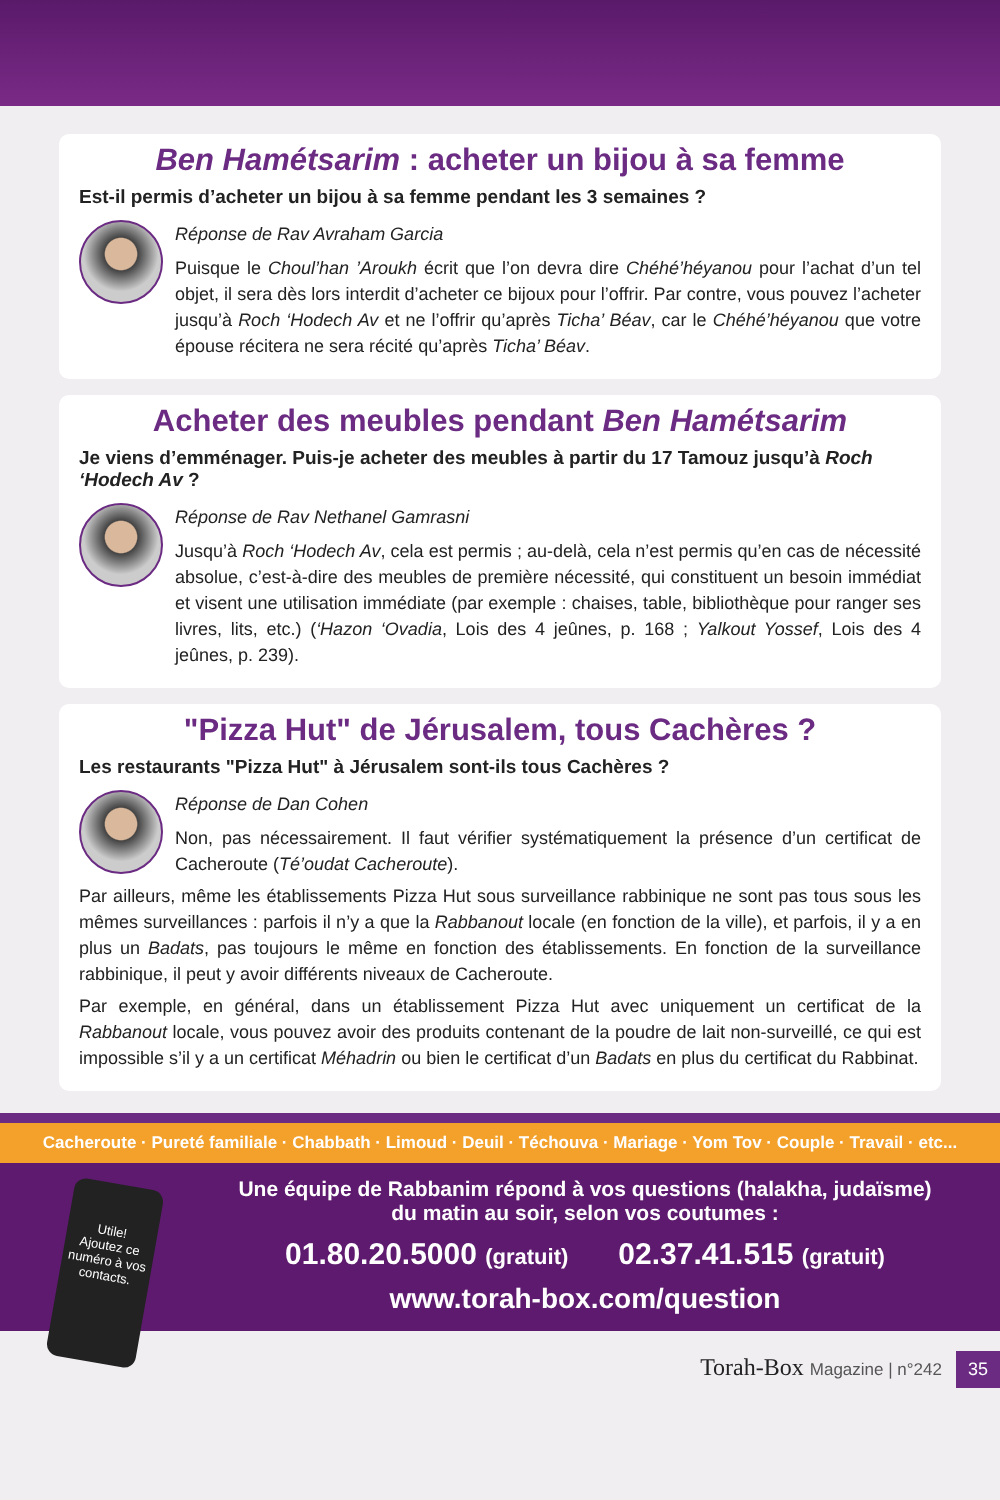Ben Hamétsarim : acheter un bijou à sa femme
Est-il permis d’acheter un bijou à sa femme pendant les 3 semaines ?
Réponse de Rav Avraham Garcia
Puisque le Choul’han ’Aroukh écrit que l’on devra dire Chéhé’héyanou pour l’achat d’un tel objet, il sera dès lors interdit d’acheter ce bijoux pour l’offrir. Par contre, vous pouvez l’acheter jusqu’à Roch ‘Hodech Av et ne l’offrir qu’après Ticha’ Béav, car le Chéhé’héyanou que votre épouse récitera ne sera récité qu’après Ticha’ Béav.
Acheter des meubles pendant Ben Hamétsarim
Je viens d’emménager. Puis-je acheter des meubles à partir du 17 Tamouz jusqu’à Roch ‘Hodech Av ?
Réponse de Rav Nethanel Gamrasni
Jusqu’à Roch ‘Hodech Av, cela est permis ; au-delà, cela n’est permis qu’en cas de nécessité absolue, c’est-à-dire des meubles de première nécessité, qui constituent un besoin immédiat et visent une utilisation immédiate (par exemple : chaises, table, bibliothèque pour ranger ses livres, lits, etc.) (‘Hazon ‘Ovadia, Lois des 4 jeûnes, p. 168 ; Yalkout Yossef, Lois des 4 jeûnes, p. 239).
"Pizza Hut" de Jérusalem, tous Cachères ?
Les restaurants "Pizza Hut" à Jérusalem sont-ils tous Cachères ?
Réponse de Dan Cohen
Non, pas nécessairement. Il faut vérifier systématiquement la présence d’un certificat de Cacheroute (Té’oudat Cacheroute).
Par ailleurs, même les établissements Pizza Hut sous surveillance rabbinique ne sont pas tous sous les mêmes surveillances : parfois il n’y a que la Rabbanout locale (en fonction de la ville), et parfois, il y a en plus un Badats, pas toujours le même en fonction des établissements. En fonction de la surveillance rabbinique, il peut y avoir différents niveaux de Cacheroute.
Par exemple, en général, dans un établissement Pizza Hut avec uniquement un certificat de la Rabbanout locale, vous pouvez avoir des produits contenant de la poudre de lait non-surveillé, ce qui est impossible s’il y a un certificat Méhadrin ou bien le certificat d’un Badats en plus du certificat du Rabbinat.
Cacheroute · Pureté familiale · Chabbath · Limoud · Deuil · Téchouva · Mariage · Yom Tov · Couple · Travail · etc...
Utile!
Ajoutez ce numéro à vos contacts.
Une équipe de Rabbanim répond à vos questions (halakha, judaïsme)
du matin au soir, selon vos coutumes :
01.80.20.5000 (gratuit) 02.37.41.515 (gratuit)
www.torah-box.com/question
Torah-Box Magazine | n°242 35